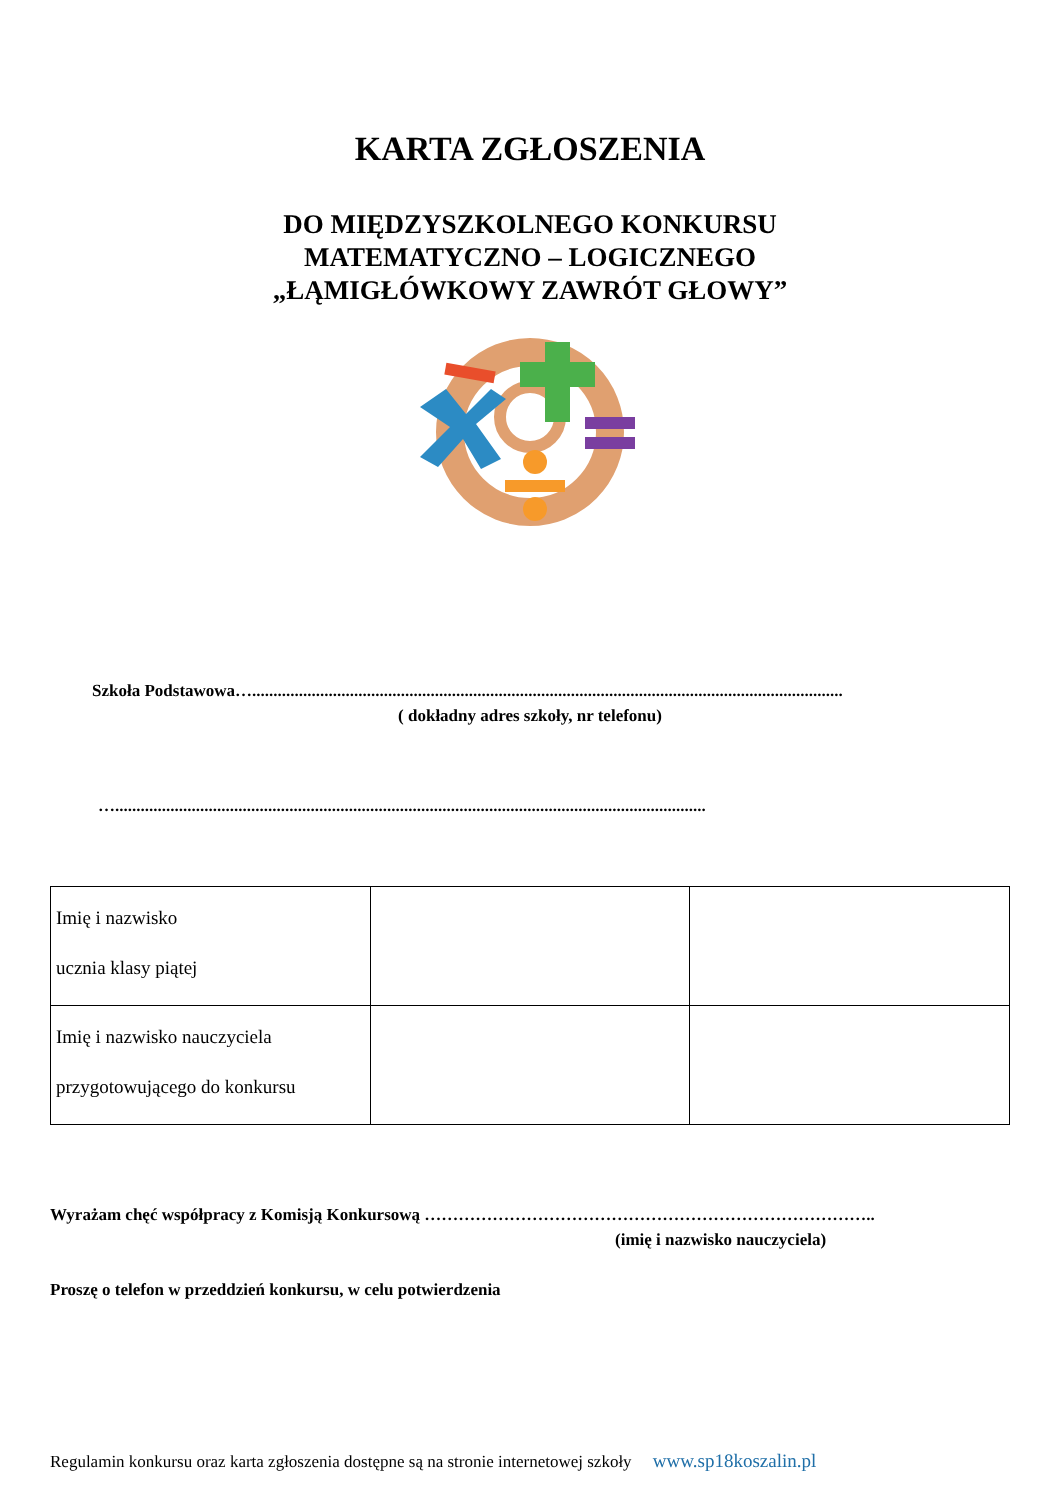KARTA ZGŁOSZENIA
DO MIĘDZYSZKOLNEGO KONKURSU
MATEMATYCZNO – LOGICZNEGO
„ŁĄMIGŁÓWKOWY ZAWRÓT GŁOWY”
Szkoła Podstawowa…...........................................................................................................................................
( dokładny adres szkoły, nr telefonu)
…...........................................................................................................................................
| Imię i nazwisko ucznia klasy piątej | | |
| Imię i nazwisko nauczyciela przygotowującego do konkursu | | |
Wyrażam chęć współpracy z Komisją Konkursową ……………………………………………………………………..
(imię i nazwisko nauczyciela)
Proszę o telefon w przeddzień konkursu, w celu potwierdzenia
Regulamin konkursu oraz karta zgłoszenia dostępne są na stronie internetowej szkoły www.sp18koszalin.pl